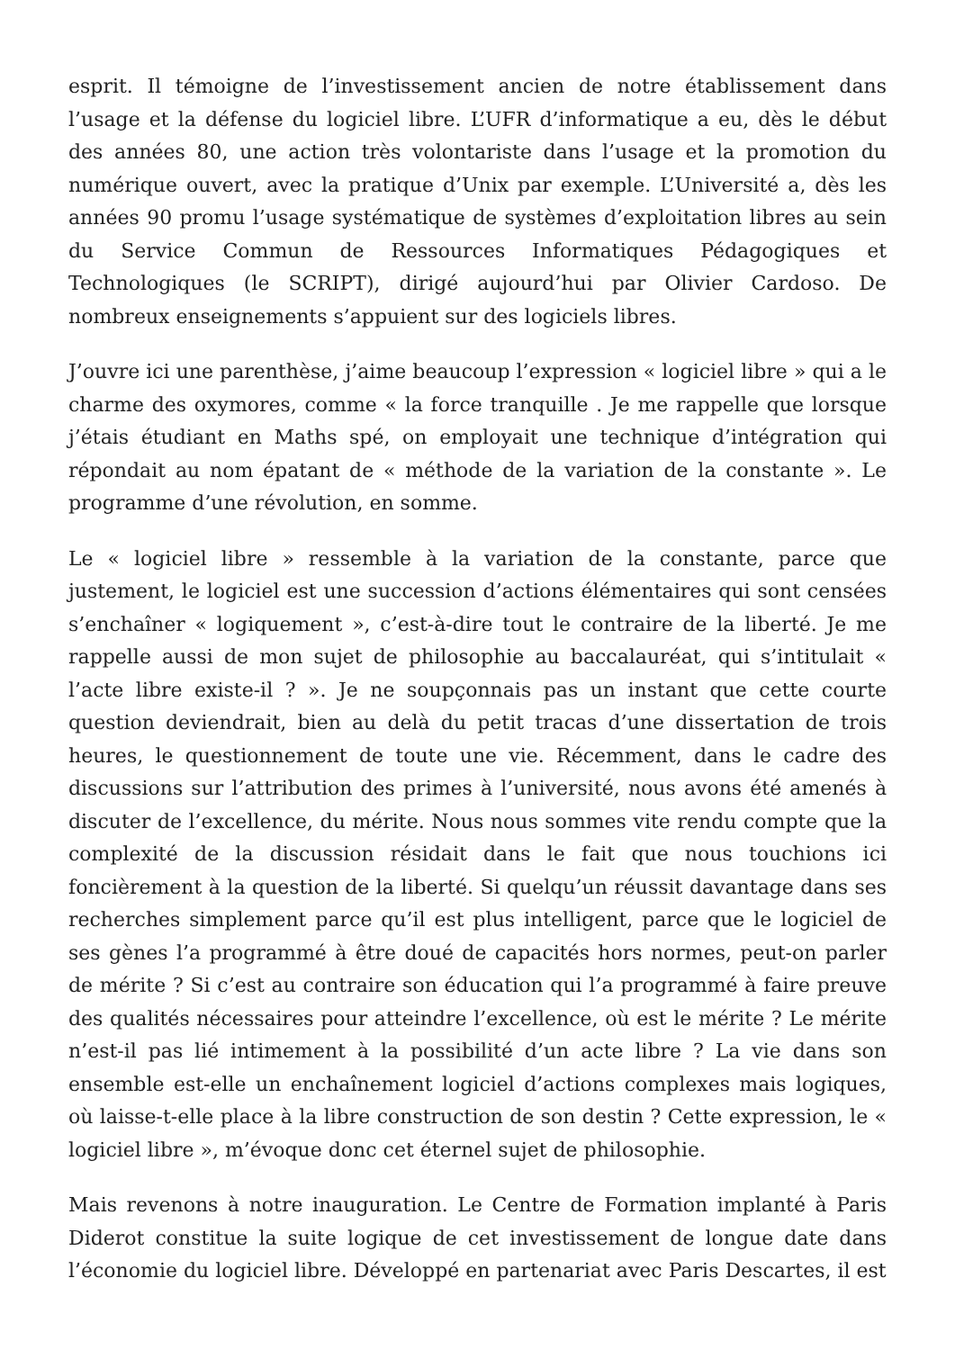esprit. Il témoigne de l’investissement ancien de notre établissement dans l’usage et la défense du logiciel libre. L’UFR d’informatique a eu, dès le début des années 80, une action très volontariste dans l’usage et la promotion du numérique ouvert, avec la pratique d’Unix par exemple. L’Université a, dès les années 90 promu l’usage systématique de systèmes d’exploitation libres au sein du Service Commun de Ressources Informatiques Pédagogiques et Technologiques (le SCRIPT), dirigé aujourd’hui par Olivier Cardoso. De nombreux enseignements s’appuient sur des logiciels libres.
J’ouvre ici une parenthèse, j’aime beaucoup l’expression « logiciel libre » qui a le charme des oxymores, comme « la force tranquille . Je me rappelle que lorsque j’étais étudiant en Maths spé, on employait une technique d’intégration qui répondait au nom épatant de « méthode de la variation de la constante ». Le programme d’une révolution, en somme.
Le « logiciel libre » ressemble à la variation de la constante, parce que justement, le logiciel est une succession d’actions élémentaires qui sont censées s’enchaîner « logiquement », c’est-à-dire tout le contraire de la liberté. Je me rappelle aussi de mon sujet de philosophie au baccalauréat, qui s’intitulait « l’acte libre existe-il ? ». Je ne soupçonnais pas un instant que cette courte question deviendrait, bien au delà du petit tracas d’une dissertation de trois heures, le questionnement de toute une vie. Récemment, dans le cadre des discussions sur l’attribution des primes à l’université, nous avons été amenés à discuter de l’excellence, du mérite. Nous nous sommes vite rendu compte que la complexité de la discussion résidait dans le fait que nous touchions ici foncièrement à la question de la liberté. Si quelqu’un réussit davantage dans ses recherches simplement parce qu’il est plus intelligent, parce que le logiciel de ses gènes l’a programmé à être doué de capacités hors normes, peut-on parler de mérite ? Si c’est au contraire son éducation qui l’a programmé à faire preuve des qualités nécessaires pour atteindre l’excellence, où est le mérite ? Le mérite n’est-il pas lié intimement à la possibilité d’un acte libre ? La vie dans son ensemble est-elle un enchaînement logiciel d’actions complexes mais logiques, où laisse-t-elle place à la libre construction de son destin ? Cette expression, le « logiciel libre », m’évoque donc cet éternel sujet de philosophie.
Mais revenons à notre inauguration. Le Centre de Formation implanté à Paris Diderot constitue la suite logique de cet investissement de longue date dans l’économie du logiciel libre. Développé en partenariat avec Paris Descartes, il est